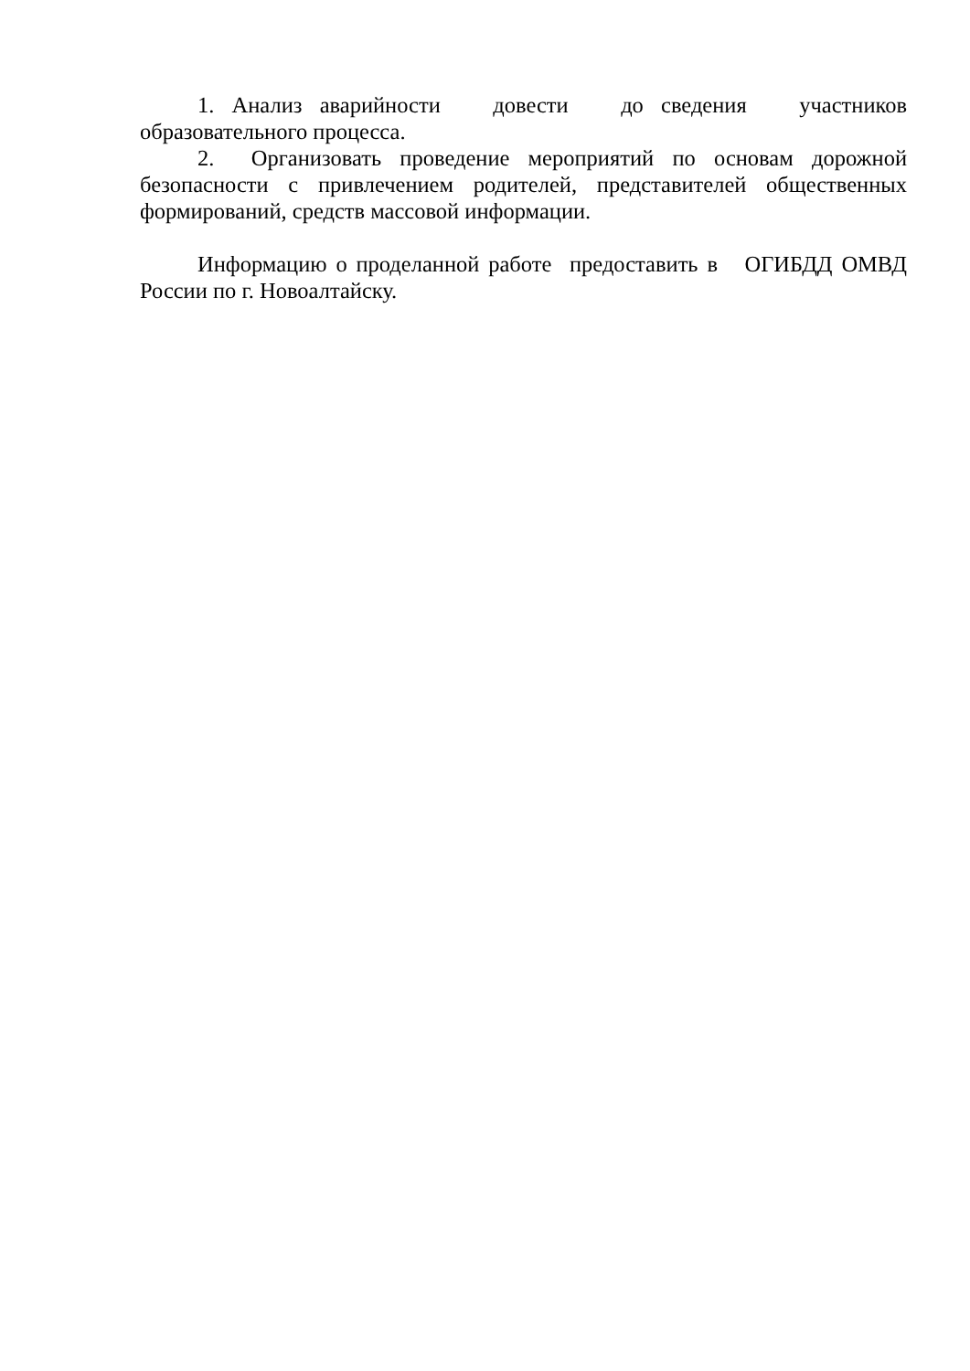1. Анализ аварийности довести до сведения участников образовательного процесса.
2. Организовать проведение мероприятий по основам дорожной безопасности с привлечением родителей, представителей общественных формирований, средств массовой информации.
Информацию о проделанной работе предоставить в ОГИБДД ОМВД России по г. Новоалтайску.